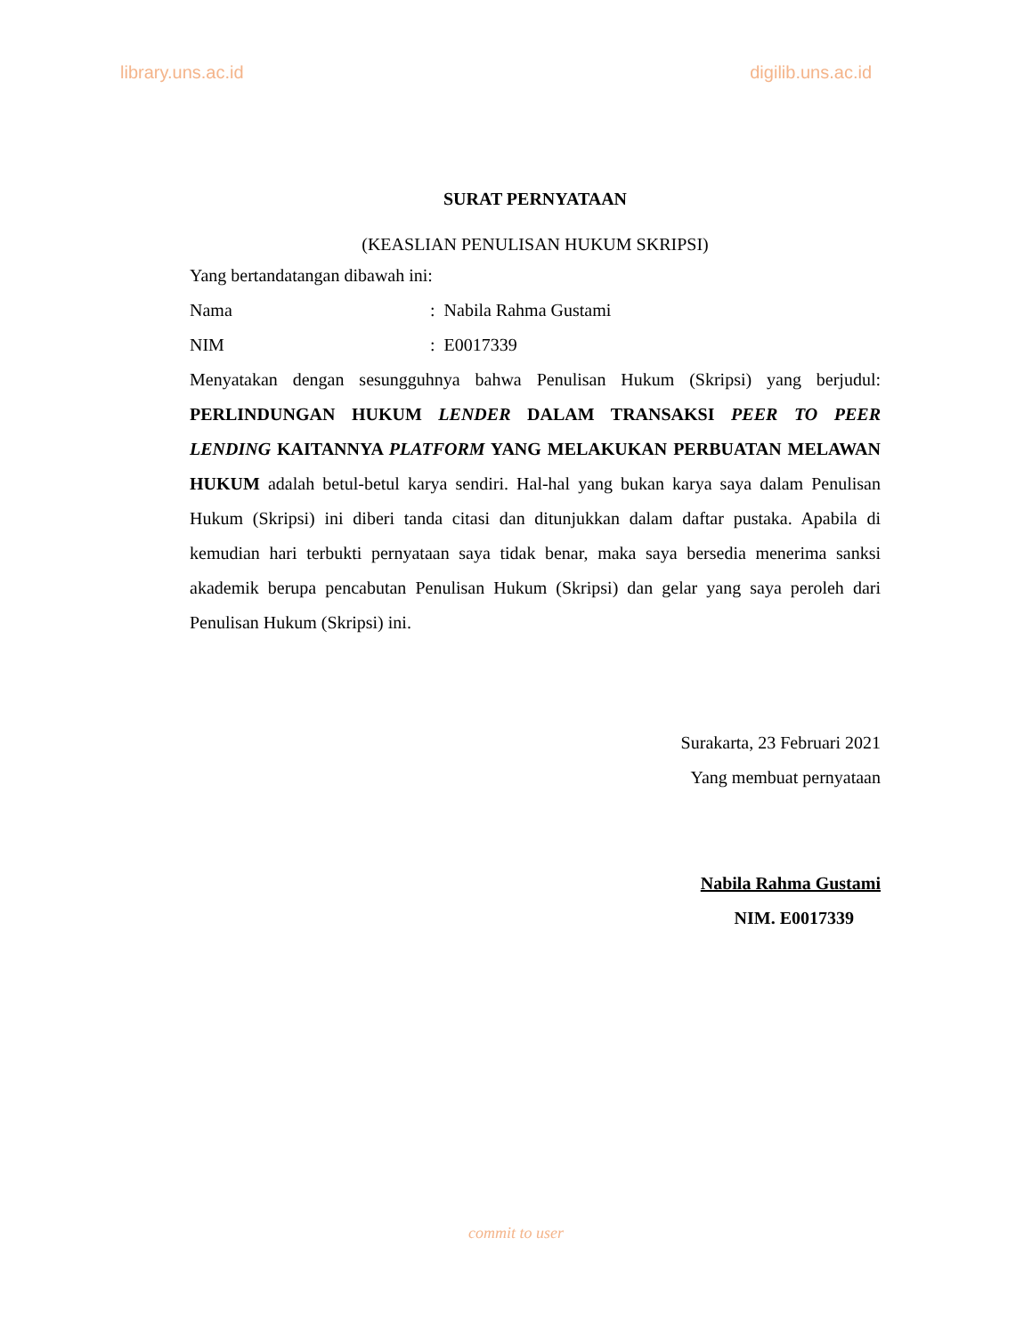library.uns.ac.id digilib.uns.ac.id
SURAT PERNYATAAN
(KEASLIAN PENULISAN HUKUM SKRIPSI)
Yang bertandatangan dibawah ini:
Nama: Nabila Rahma Gustami
NIM: E0017339
Menyatakan dengan sesungguhnya bahwa Penulisan Hukum (Skripsi) yang berjudul: PERLINDUNGAN HUKUM LENDER DALAM TRANSAKSI PEER TO PEER LENDING KAITANNYA PLATFORM YANG MELAKUKAN PERBUATAN MELAWAN HUKUM adalah betul-betul karya sendiri. Hal-hal yang bukan karya saya dalam Penulisan Hukum (Skripsi) ini diberi tanda citasi dan ditunjukkan dalam daftar pustaka. Apabila di kemudian hari terbukti pernyataan saya tidak benar, maka saya bersedia menerima sanksi akademik berupa pencabutan Penulisan Hukum (Skripsi) dan gelar yang saya peroleh dari Penulisan Hukum (Skripsi) ini.
Surakarta, 23 Februari 2021
Yang membuat pernyataan
Nabila Rahma Gustami
NIM. E0017339
commit to user